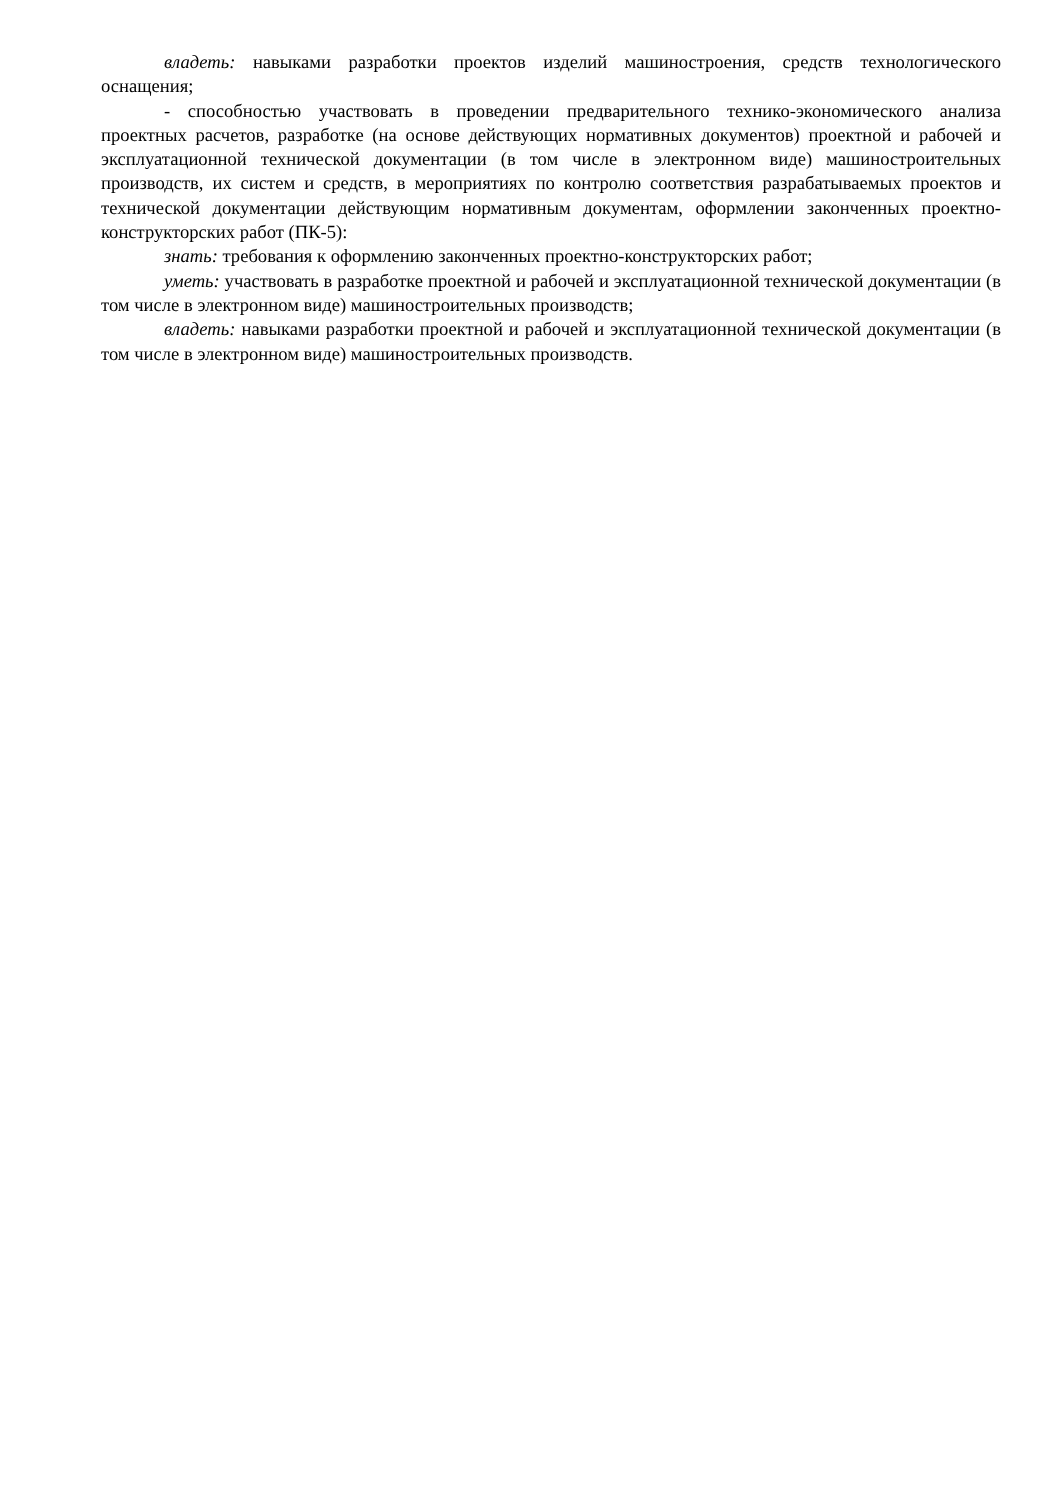владеть: навыками разработки проектов изделий машиностроения, средств технологиче­ского оснащения;
- способностью участвовать в проведении предварительного технико-экономического ана­лиза проектных расчетов, разработке (на основе действующих нормативных документов) проект­ной и рабочей и эксплуатационной технической документации (в том числе в электронном виде) машиностроительных производств, их систем и средств, в мероприятиях по контролю соответ­ствия разрабатываемых проектов и технической документации действующим нормативным доку­ментам, оформлении законченных проектно-конструкторских работ (ПК-5):
знать: требования к оформлению законченных проектно-конструкторских работ;
уметь: участвовать в разработке проектной и рабочей и эксплуатационной технической до­кументации (в том числе в электронном виде) машиностроительных производств;
владеть: навыками разработки проектной и рабочей и эксплуатационной технической до­кументации (в том числе в электронном виде) машиностроительных производств.